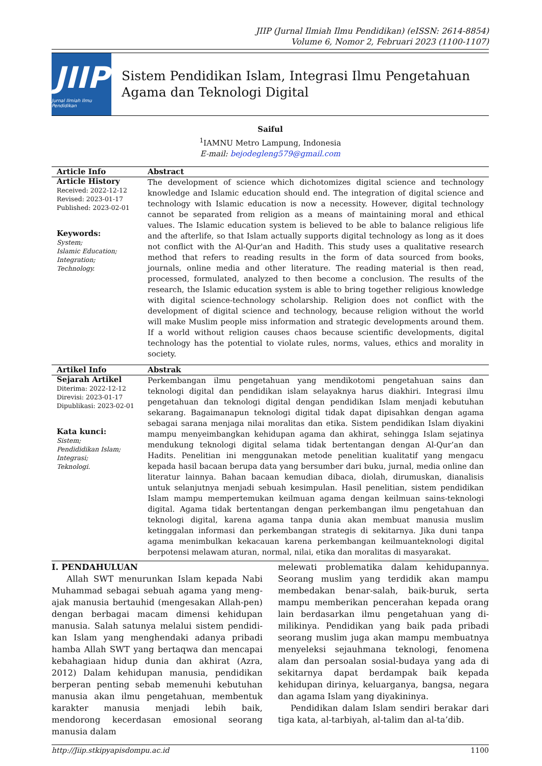JIIP (Jurnal Ilmiah Ilmu Pendidikan) (eISSN: 2614-8854)
Volume 6, Nomor 2, Februari 2023 (1100-1107)
JIIP
Jurnal Ilmiah Ilmu Pendidikan
Sistem Pendidikan Islam, Integrasi Ilmu Pengetahuan Agama dan Teknologi Digital
Saiful
<sup>1</sup> IAMNU Metro Lampung, Indonesia
E-mail: bejodegleng579@gmail.com
Article Info Abstract
Article History
Received: 2022-12-12
Revised: 2023-01-17
Published: 2023-02-01
Keywords:
System;
Islamic Education;
Integration;
Technology.
The development of science which dichotomizes digital science and technology knowledge and Islamic education should end. The integration of digital science and technology with Islamic education is now a necessity. However, digital technology cannot be separated from religion as a means of maintaining moral and ethical values. The Islamic education system is believed to be able to balance religious life and the afterlife, so that Islam actually supports digital technology as long as it does not conflict with the Al-Qur'an and Hadith. This study uses a qualitative research method that refers to reading results in the form of data sourced from books, journals, online media and other literature. The reading material is then read, processed, formulated, analyzed to then become a conclusion. The results of the research, the Islamic education system is able to bring together religious knowledge with digital science-technology scholarship. Religion does not conflict with the development of digital science and technology, because religion without the world will make Muslim people miss information and strategic developments around them. If a world without religion causes chaos because scientific developments, digital technology has the potential to violate rules, norms, values, ethics and morality in society.
Artikel Info Abstrak
Sejarah Artikel
Diterima: 2022-12-12
Direvisi: 2023-01-17
Dipublikasi: 2023-02-01
Kata kunci:
Sistem;
Pendididikan Islam;
Integrasi;
Teknologi.
Perkembangan ilmu pengetahuan yang mendikotomi pengetahuan sains dan teknologi digital dan pendidikan islam selayaknya harus diakhiri. Integrasi ilmu pengetahuan dan teknologi digital dengan pendidikan Islam menjadi kebutuhan sekarang. Bagaimanapun teknologi digital tidak dapat dipisahkan dengan agama sebagai sarana menjaga nilai moralitas dan etika. Sistem pendidikan Islam diyakini mampu menyeimbangkan kehidupan agama dan akhirat, sehingga Islam sejatinya mendukung teknologi digital selama tidak bertentangan dengan Al-Qur’an dan Hadits. Penelitian ini menggunakan metode penelitian kualitatif yang mengacu kepada hasil bacaan berupa data yang bersumber dari buku, jurnal, media online dan literatur lainnya. Bahan bacaan kemudian dibaca, diolah, dirumuskan, dianalisis untuk selanjutnya menjadi sebuah kesimpulan. Hasil penelitian, sistem pendidikan Islam mampu mempertemukan keilmuan agama dengan keilmuan sains-teknologi digital. Agama tidak bertentangan dengan perkembangan ilmu pengetahuan dan teknologi digital, karena agama tanpa dunia akan membuat manusia muslim ketinggalan informasi dan perkembangan strategis di sekitarnya. Jika duni tanpa agama menimbulkan kekacauan karena perkembangan keilmuanteknologi digital berpotensi melawam aturan, normal, nilai, etika dan moralitas di masyarakat.
I. PENDAHULUAN
Allah SWT menurunkan Islam kepada Nabi Muhammad sebagai sebuah agama yang meng-ajak manusia bertauhid (mengesakan Allah-pen) dengan berbagai macam dimensi kehidupan manusia. Salah satunya melalui sistem pendidi-kan Islam yang menghendaki adanya pribadi hamba Allah SWT yang bertaqwa dan mencapai kebahagiaan hidup dunia dan akhirat (Azra, 2012) Dalam kehidupan manusia, pendidikan berperan penting sebab memenuhi kebutuhan manusia akan ilmu pengetahuan, membentuk karakter manusia menjadi lebih baik, mendorong kecerdasan emosional seorang manusia dalam
melewati problematika dalam kehidupannya. Seorang muslim yang terdidik akan mampu membedakan benar-salah, baik-buruk, serta mampu memberikan pencerahan kepada orang lain berdasarkan ilmu pengetahuan yang di-milikinya. Pendidikan yang baik pada pribadi seorang muslim juga akan mampu membuatnya menyeleksi sejauhmana teknologi, fenomena alam dan persoalan sosial-budaya yang ada di sekitarnya dapat berdampak baik kepada kehidupan dirinya, keluarganya, bangsa, negara dan agama Islam yang diyakininya.
Pendidikan dalam Islam sendiri berakar dari tiga kata, al-tarbiyah, al-talim dan al-ta’dib.
http://Jiip.stkipyapisdompu.ac.id 1100